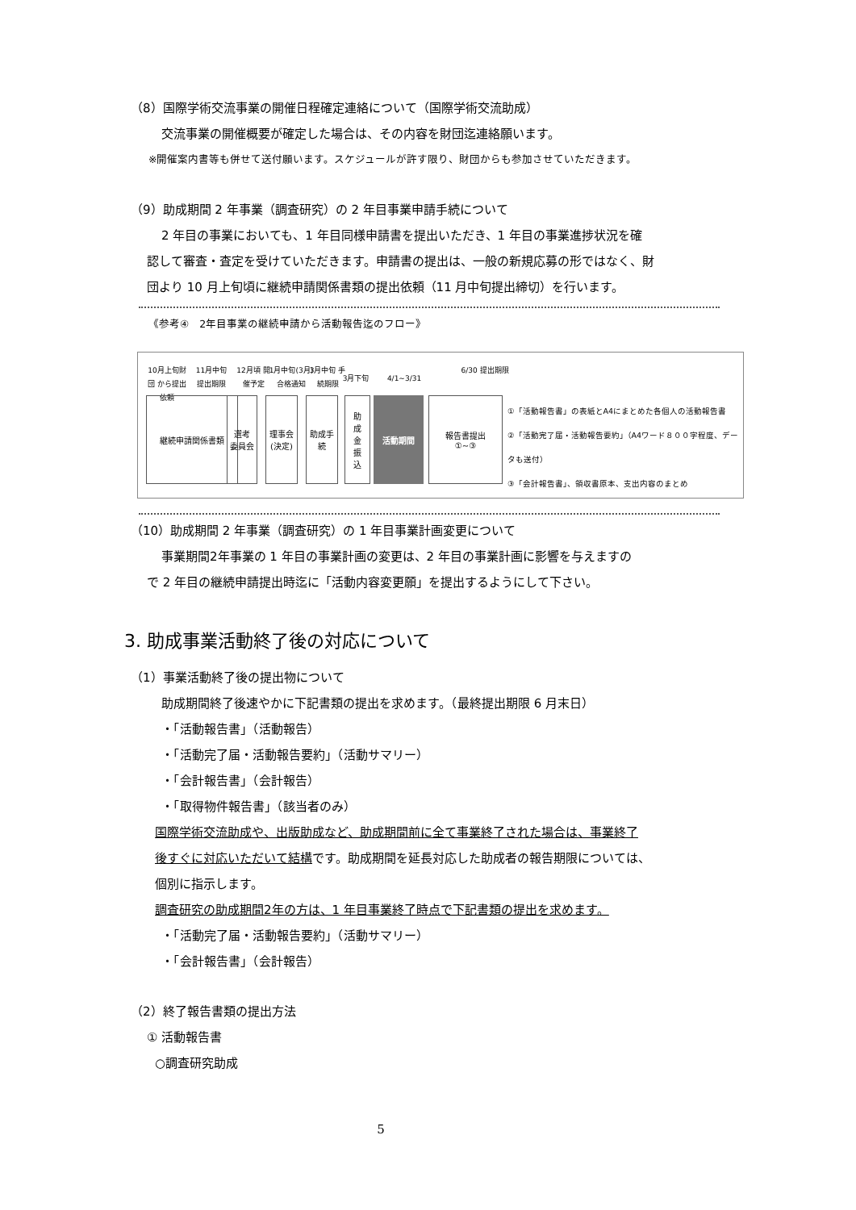（8）国際学術交流事業の開催日程確定連絡について（国際学術交流助成）
交流事業の開催概要が確定した場合は、その内容を財団迄連絡願います。
※開催案内書等も併せて送付願います。スケジュールが許す限り、財団からも参加させていただきます。
（9）助成期間 2 年事業（調査研究）の 2 年目事業申請手続について
2 年目の事業においても、1 年目同様申請書を提出いただき、1 年目の事業進捗状況を確
認して審査・査定を受けていただきます。申請書の提出は、一般の新規応募の形ではなく、財
団より 10 月上旬頃に継続申請関係書類の提出依頼（11 月中旬提出締切）を行います。
《参考④　2年目事業の継続申請から活動報告迄のフロー》
10月上旬財団 から提出依頼
11月中旬 提出期限
12月頃 開催予定
1月中旬(3月) 合格通知
3月中旬 手続期限
3月下旬 4/1~3/31
6/30 提出期限
継続申請関係書類
選考
委員会
理事会
(決定)
助成手続
助
成
金
振
込
活動期間
報告書提出
①~③
①「活動報告書」の表紙とA4にまとめた各個人の活動報告書
②「活動完了届・活動報告要約」（A4ワード８００字程度、データも送付）
③「会計報告書」、領収書原本、支出内容のまとめ
（10）助成期間 2 年事業（調査研究）の 1 年目事業計画変更について
事業期間2年事業の 1 年目の事業計画の変更は、2 年目の事業計画に影響を与えますの
で 2 年目の継続申請提出時迄に「活動内容変更願」を提出するようにして下さい。
3. 助成事業活動終了後の対応について
（1）事業活動終了後の提出物について
助成期間終了後速やかに下記書類の提出を求めます。（最終提出期限 6 月末日）
・「活動報告書」（活動報告）
・「活動完了届・活動報告要約」（活動サマリー）
・「会計報告書」（会計報告）
・「取得物件報告書」（該当者のみ）
国際学術交流助成や、出版助成など、助成期間前に全て事業終了された場合は、事業終了
後すぐに対応いただいて結構です。助成期間を延長対応した助成者の報告期限については、
個別に指示します。
調査研究の助成期間2年の方は、1 年目事業終了時点で下記書類の提出を求めます。
・「活動完了届・活動報告要約」（活動サマリー）
・「会計報告書」（会計報告）
（2）終了報告書類の提出方法
① 活動報告書
○調査研究助成
5